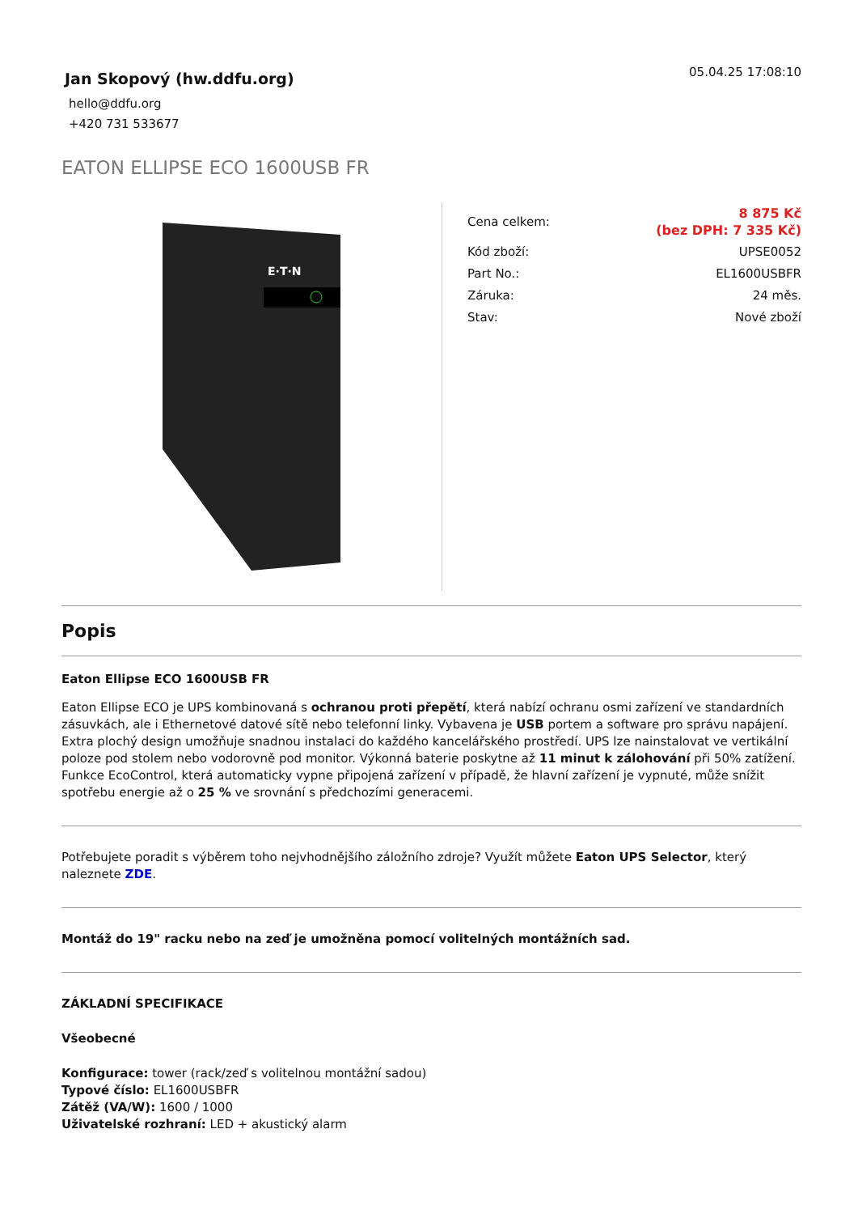Jan Skopový (hw.ddfu.org)
hello@ddfu.org
+420 731 533677
05.04.25 17:08:10
EATON ELLIPSE ECO 1600USB FR
E·T·N
| Cena celkem: | 8 875 Kč (bez DPH: 7 335 Kč) |
| Kód zboží: | UPSE0052 |
| Part No.: | EL1600USBFR |
| Záruka: | 24 měs. |
| Stav: | Nové zboží |
Popis
Eaton Ellipse ECO 1600USB FR
Eaton Ellipse ECO je UPS kombinovaná s ochranou proti přepětí, která nabízí ochranu osmi zařízení ve standardních zásuvkách, ale i Ethernetové datové sítě nebo telefonní linky. Vybavena je USB portem a software pro správu napájení. Extra plochý design umožňuje snadnou instalaci do každého kancelářského prostředí. UPS lze nainstalovat ve vertikální poloze pod stolem nebo vodorovně pod monitor. Výkonná baterie poskytne až 11 minut k zálohování při 50% zatížení. Funkce EcoControl, která automaticky vypne připojená zařízení v případě, že hlavní zařízení je vypnuté, může snížit spotřebu energie až o 25 % ve srovnání s předchozími generacemi.
Potřebujete poradit s výběrem toho nejvhodnějšího záložního zdroje? Využít můžete Eaton UPS Selector, který naleznete ZDE.
Montáž do 19" racku nebo na zeď je umožněna pomocí volitelných montážních sad.
ZÁKLADNÍ SPECIFIKACE
Všeobecné
Konfigurace: tower (rack/zeď s volitelnou montážní sadou)
Typové číslo: EL1600USBFR
Zátěž (VA/W): 1600 / 1000
Uživatelské rozhraní: LED + akustický alarm